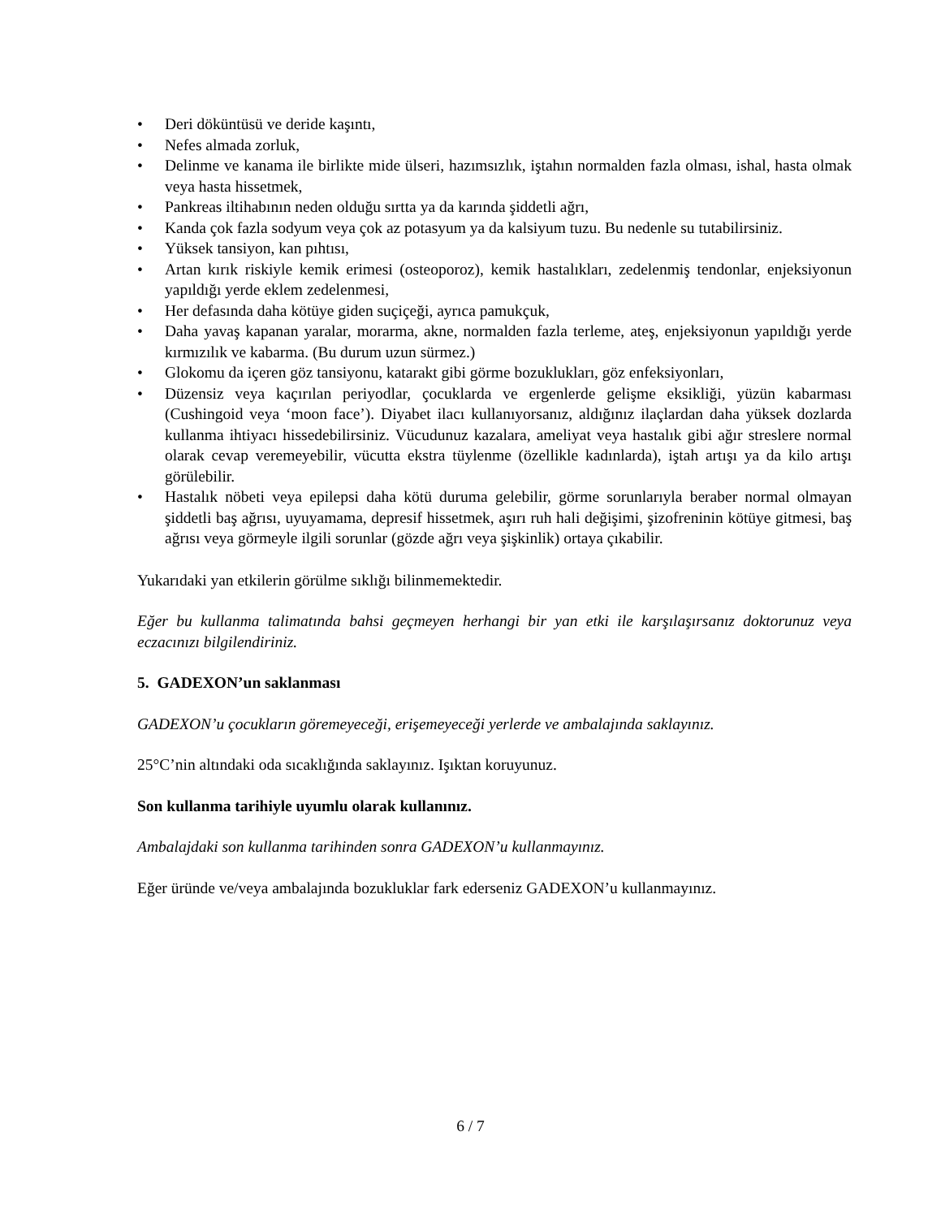• Deri döküntüsü ve deride kaşıntı,
• Nefes almada zorluk,
• Delinme ve kanama ile birlikte mide ülseri, hazımsızlık, iştahın normalden fazla olması, ishal, hasta olmak veya hasta hissetmek,
• Pankreas iltihabının neden olduğu sırtta ya da karında şiddetli ağrı,
• Kanda çok fazla sodyum veya çok az potasyum ya da kalsiyum tuzu. Bu nedenle su tutabilirsiniz.
• Yüksek tansiyon, kan pıhtısı,
• Artan kırık riskiyle kemik erimesi (osteoporoz), kemik hastalıkları, zedelenmiş tendonlar, enjeksiyonun yapıldığı yerde eklem zedelenmesi,
• Her defasında daha kötüye giden suçiçeği, ayrıca pamukçuk,
• Daha yavaş kapanan yaralar, morarma, akne, normalden fazla terleme, ateş, enjeksiyonun yapıldığı yerde kırmızılık ve kabarma. (Bu durum uzun sürmez.)
• Glokomu da içeren göz tansiyonu, katarakt gibi görme bozuklukları, göz enfeksiyonları,
• Düzensiz veya kaçırılan periyodlar, çocuklarda ve ergenlerde gelişme eksikliği, yüzün kabarması (Cushingoid veya ‘moon face’). Diyabet ilacı kullanıyorsanız, aldığınız ilaçlardan daha yüksek dozlarda kullanma ihtiyacı hissedebilirsiniz. Vücudunuz kazalara, ameliyat veya hastalık gibi ağır streslere normal olarak cevap veremeyebilir, vücutta ekstra tüylenme (özellikle kadınlarda), iştah artışı ya da kilo artışı görülebilir.
• Hastalık nöbeti veya epilepsi daha kötü duruma gelebilir, görme sorunlarıyla beraber normal olmayan şiddetli baş ağrısı, uyuyamama, depresif hissetmek, aşırı ruh hali değişimi, şizofreninin kötüye gitmesi, baş ağrısı veya görmeyle ilgili sorunlar (gözde ağrı veya şişkinlik) ortaya çıkabilir.
Yukarıdaki yan etkilerin görülme sıklığı bilinmemektedir.
Eğer bu kullanma talimatında bahsi geçmeyen herhangi bir yan etki ile karşılaşırsanız doktorunuz veya eczacınızı bilgilendiriniz.
5. GADEXON’un saklanması
GADEXON’u çocukların göremeyeceği, erişemeyeceği yerlerde ve ambalajında saklayınız.
25°C’nin altındaki oda sıcaklığında saklayınız. Işıktan koruyunuz.
Son kullanma tarihiyle uyumlu olarak kullanınız.
Ambalajdaki son kullanma tarihinden sonra GADEXON’u kullanmayınız.
Eğer üründe ve/veya ambalajında bozukluklar fark ederseniz GADEXON’u kullanmayınız.
6 / 7